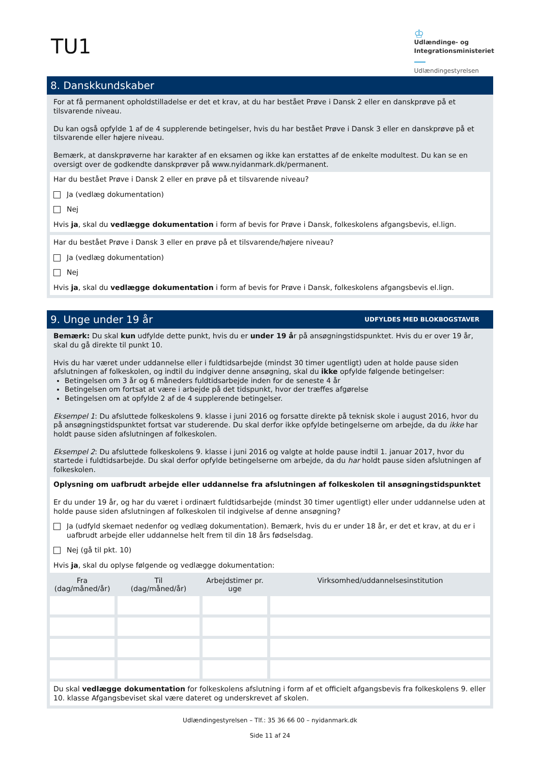TU1
♔
Udlændinge- og
Integrationsministeriet
Udlændingestyrelsen
8. Danskkundskaber
For at få permanent opholdstilladelse er det et krav, at du har bestået Prøve i Dansk 2 eller en danskprøve på et tilsvarende niveau.
Du kan også opfylde 1 af de 4 supplerende betingelser, hvis du har bestået Prøve i Dansk 3 eller en danskprøve på et tilsvarende eller højere niveau.
Bemærk, at danskprøverne har karakter af en eksamen og ikke kan erstattes af de enkelte modultest. Du kan se en oversigt over de godkendte danskprøver på www.nyidanmark.dk/permanent.
Har du bestået Prøve i Dansk 2 eller en prøve på et tilsvarende niveau?
Ja (vedlæg dokumentation)
Nej
Hvis ja, skal du vedlægge dokumentation i form af bevis for Prøve i Dansk, folkeskolens afgangsbevis, el.lign.
Har du bestået Prøve i Dansk 3 eller en prøve på et tilsvarende/højere niveau?
Ja (vedlæg dokumentation)
Nej
Hvis ja, skal du vedlægge dokumentation i form af bevis for Prøve i Dansk, folkeskolens afgangsbevis el.lign.
9. Unge under 19 år UDFYLDES MED BLOKBOGSTAVER
Bemærk: Du skal kun udfylde dette punkt, hvis du er under 19 år på ansøgningstidspunktet. Hvis du er over 19 år, skal du gå direkte til punkt 10.
Hvis du har været under uddannelse eller i fuldtidsarbejde (mindst 30 timer ugentligt) uden at holde pause siden afslutningen af folkeskolen, og indtil du indgiver denne ansøgning, skal du ikke opfylde følgende betingelser:
Betingelsen om 3 år og 6 måneders fuldtidsarbejde inden for de seneste 4 år
Betingelsen om fortsat at være i arbejde på det tidspunkt, hvor der træffes afgørelse
Betingelsen om at opfylde 2 af de 4 supplerende betingelser.
Eksempel 1: Du afsluttede folkeskolens 9. klasse i juni 2016 og forsatte direkte på teknisk skole i august 2016, hvor du på ansøgningstidspunktet fortsat var studerende. Du skal derfor ikke opfylde betingelserne om arbejde, da du ikke har holdt pause siden afslutningen af folkeskolen.
Eksempel 2: Du afsluttede folkeskolens 9. klasse i juni 2016 og valgte at holde pause indtil 1. januar 2017, hvor du startede i fuldtidsarbejde. Du skal derfor opfylde betingelserne om arbejde, da du har holdt pause siden afslutningen af folkeskolen.
Oplysning om uafbrudt arbejde eller uddannelse fra afslutningen af folkeskolen til ansøgningstidspunktet
Er du under 19 år, og har du været i ordinært fuldtidsarbejde (mindst 30 timer ugentligt) eller under uddannelse uden at holde pause siden afslutningen af folkeskolen til indgivelse af denne ansøgning?
Ja (udfyld skemaet nedenfor og vedlæg dokumentation). Bemærk, hvis du er under 18 år, er det et krav, at du er i uafbrudt arbejde eller uddannelse helt frem til din 18 års fødselsdag.
Nej (gå til pkt. 10)
Hvis ja, skal du oplyse følgende og vedlægge dokumentation:
| Fra (dag/måned/år) | Til (dag/måned/år) | Arbejdstimer pr. uge | Virksomhed/uddannelsesinstitution |
| --- | --- | --- | --- |
Du skal vedlægge dokumentation for folkeskolens afslutning i form af et officielt afgangsbevis fra folkeskolens 9. eller 10. klasse Afgangsbeviset skal være dateret og underskrevet af skolen.
Udlændingestyrelsen – Tlf.: 35 36 66 00 – nyidanmark.dk
Side 11 af 24